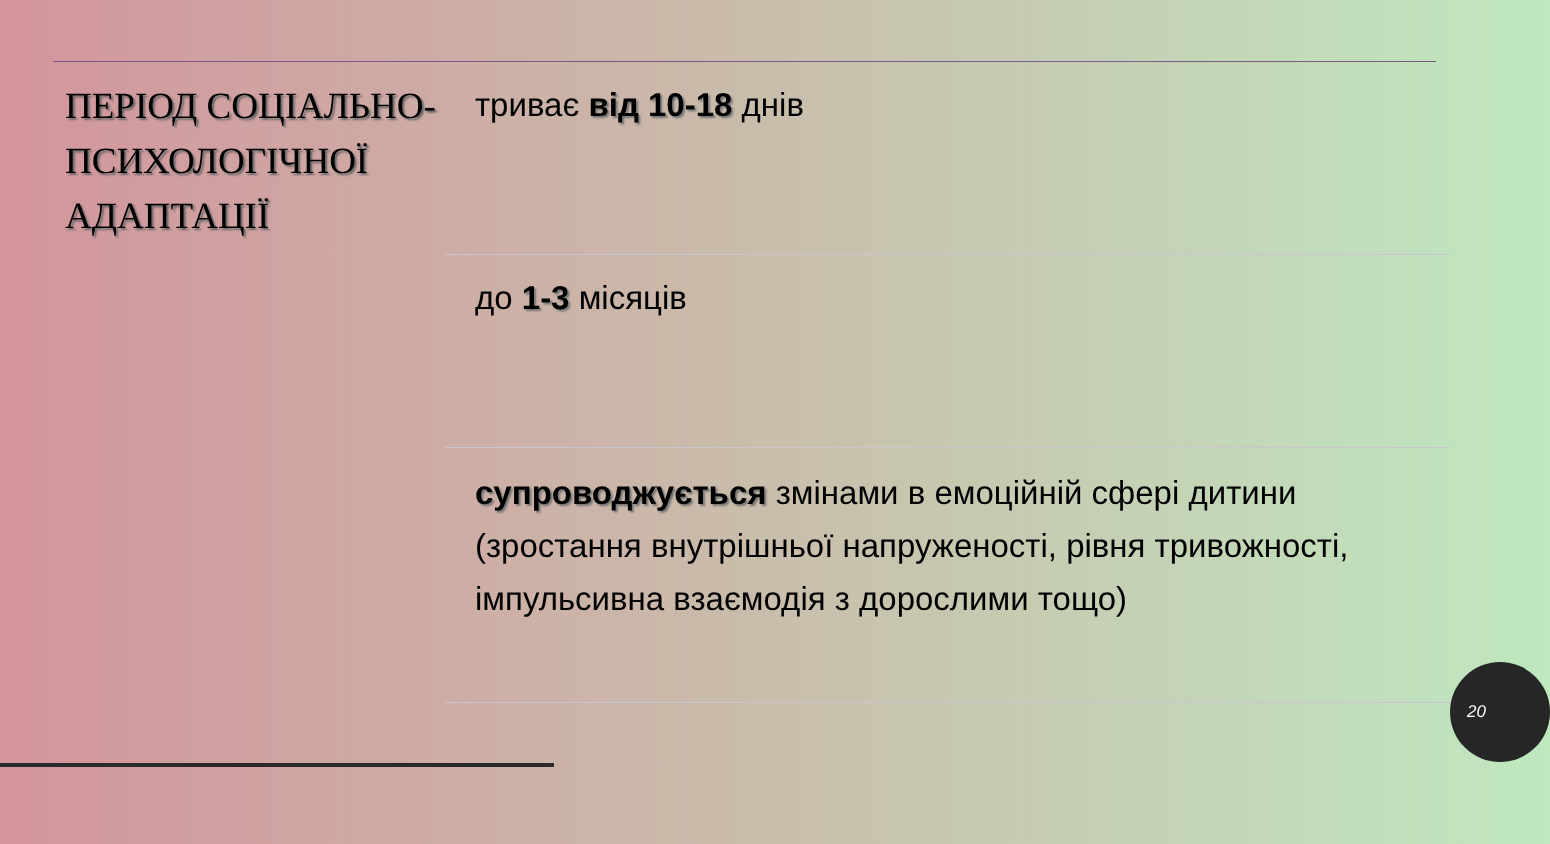ПЕРІОД СОЦІАЛЬНО-ПСИХОЛОГІЧНОЇ АДАПТАЦІЇ
триває від 10-18 днів
до 1-3 місяців
супроводжується змінами в емоційній сфері дитини (зростання внутрішньої напруженості, рівня тривожності, імпульсивна взаємодія з дорослими тощо)
20